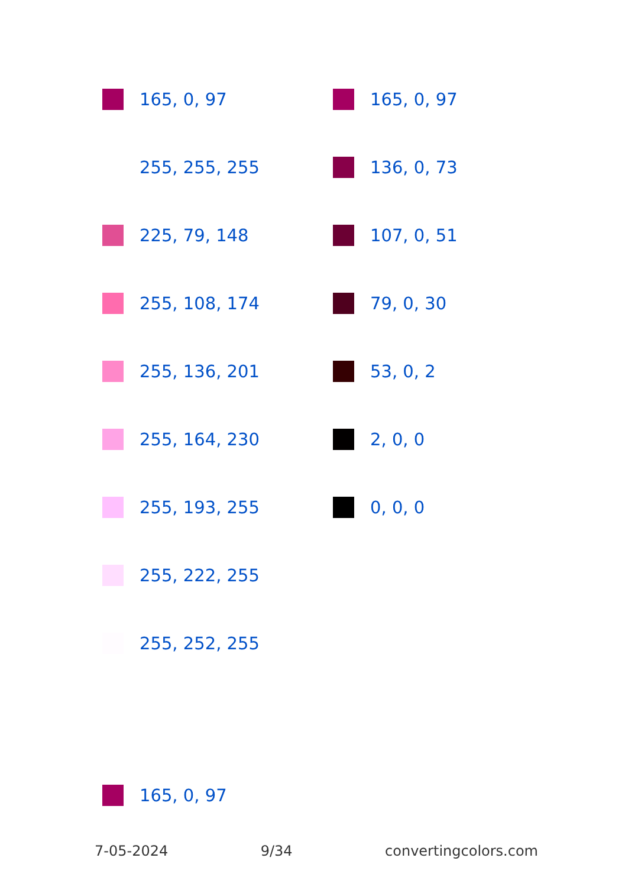165, 0, 97
255, 255, 255
225, 79, 148
255, 108, 174
255, 136, 201
255, 164, 230
255, 193, 255
255, 222, 255
255, 252, 255
165, 0, 97
136, 0, 73
107, 0, 51
79, 0, 30
53, 0, 2
2, 0, 0
0, 0, 0
165, 0, 97
7-05-2024 9/34 convertingcolors.com